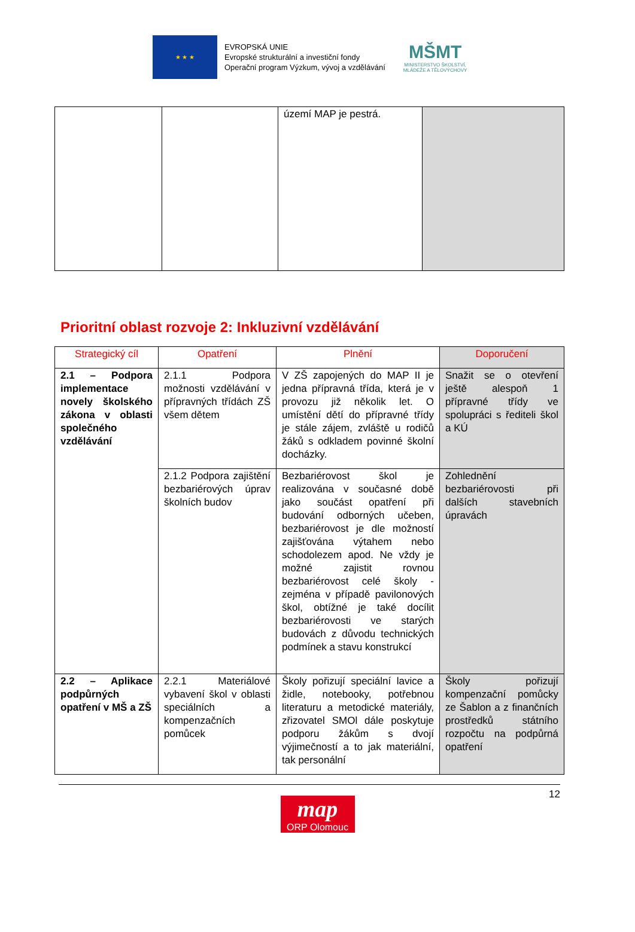★ ★ ★
EVROPSKÁ UNIE
Evropské strukturální a investiční fondy
Operační program Výzkum, vývoj a vzdělávání
MŠMT
MINISTERSTVO ŠKOLSTVÍ,
MLÁDEŽE A TĚLOVÝCHOVY
| | | území MAP je pestrá. | |
Prioritní oblast rozvoje 2: Inkluzivní vzdělávání
| Strategický cíl | Opatření | Plnění | Doporučení |
| --- | --- | --- | --- |
| 2.1 – Podpora implementace novely školského zákona v oblasti společného vzdělávání | 2.1.1 Podpora možnosti vzdělávání v přípravných třídách ZŠ všem dětem | V ZŠ zapojených do MAP II je jedna přípravná třída, která je v provozu již několik let. O umístění dětí do přípravné třídy je stále zájem, zvláště u rodičů žáků s odkladem povinné školní docházky. | Snažit se o otevření ještě alespoň 1 přípravné třídy ve spolupráci s řediteli škol a KÚ |
| | 2.1.2 Podpora zajištění bezbariérových úprav školních budov | Bezbariérovost škol je realizována v současné době jako součást opatření při budování odborných učeben, bezbariérovost je dle možností zajišťována výtahem nebo schodolezem apod. Ne vždy je možné zajistit rovnou bezbariérovost celé školy - zejména v případě pavilonových škol, obtížné je také docílit bezbariérovosti ve starých budovách z důvodu technických podmínek a stavu konstrukcí | Zohlednění bezbariérovosti při dalších stavebních úpravách |
| 2.2 – Aplikace podpůrných opatření v MŠ a ZŠ | 2.2.1 Materiálové vybavení škol v oblasti speciálních a kompenzačních pomůcek | Školy pořizují speciální lavice a židle, notebooky, potřebnou literaturu a metodické materiály, zřizovatel SMOl dále poskytuje podporu žákům s dvojí výjimečností a to jak materiální, tak personální | Školy pořizují kompenzační pomůcky ze Šablon a z finančních prostředků státního rozpočtu na podpůrná opatření |
12
map
ORP Olomouc